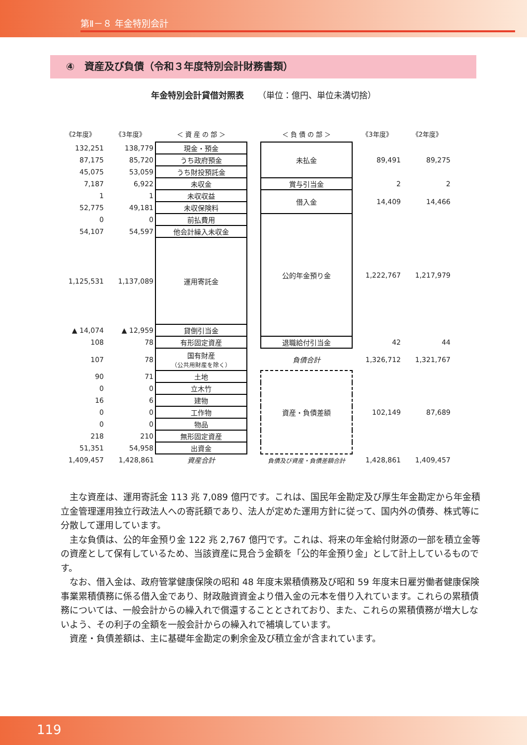第Ⅱ－８ 年金特別会計
④　資産及び負債（令和３年度特別会計財務書類）
年金特別会計貸借対照表 （単位：億円、単位未満切捨）
| 《2年度》 | 《3年度》 | ＜ 資 産 の 部 ＞ | | ＜ 負 債 の 部 ＞ | 《3年度》 | 《2年度》 |
| --- | --- | --- | --- | --- | --- | --- |
| 132,251 | 138,779 | 現金・預金 | | 未払金 | 89,491 | 89,275 |
| 87,175 | 85,720 | うち政府預金 | | | | |
| 45,075 | 53,059 | うち財投預託金 | | | | |
| 7,187 | 6,922 | 未収金 | | 賞与引当金 | 2 | 2 |
| 1 | 1 | 未収収益 | | 借入金 | 14,409 | 14,466 |
| 52,775 | 49,181 | 未収保険料 | | | | |
| 0 | 0 | 前払費用 | | 公的年金預り金 | 1,222,767 | 1,217,979 |
| 54,107 | 54,597 | 他会計繰入未収金 | | | | |
| 1,125,531 | 1,137,089 | 運用寄託金 | | | | |
| ▲ 14,074 | ▲ 12,959 | 貸倒引当金 | | | | |
| 108 | 78 | 有形固定資産 | | 退職給付引当金 | 42 | 44 |
| 107 | 78 | 国有財産 （公共用財産を除く） | | 負債合計 | 1,326,712 | 1,321,767 |
| 90 | 71 | 土地 | | 資産・負債差額 | 102,149 | 87,689 |
| 0 | 0 | 立木竹 | | | | |
| 16 | 6 | 建物 | | | | |
| 0 | 0 | 工作物 | | | | |
| 0 | 0 | 物品 | | | | |
| 218 | 210 | 無形固定資産 | | | | |
| 51,351 | 54,958 | 出資金 | | | | |
| 1,409,457 | 1,428,861 | 資産合計 | | 負債及び資産・負債差額合計 | 1,428,861 | 1,409,457 |
主な資産は、運用寄託金 113 兆 7,089 億円です。これは、国民年金勘定及び厚生年金勘定から年金積立金管理運用独立行政法人への寄託額であり、法人が定めた運用方針に従って、国内外の債券、株式等に分散して運用しています。
主な負債は、公的年金預り金 122 兆 2,767 億円です。これは、将来の年金給付財源の一部を積立金等の資産として保有しているため、当該資産に見合う金額を「公的年金預り金」として計上しているものです。
なお、借入金は、政府管掌健康保険の昭和 48 年度末累積債務及び昭和 59 年度末日雇労働者健康保険事業累積債務に係る借入金であり、財政融資資金より借入金の元本を借り入れています。これらの累積債務については、一般会計からの繰入れで償還することとされており、また、これらの累積債務が増大しないよう、その利子の全額を一般会計からの繰入れで補填しています。
資産・負債差額は、主に基礎年金勘定の剰余金及び積立金が含まれています。
119